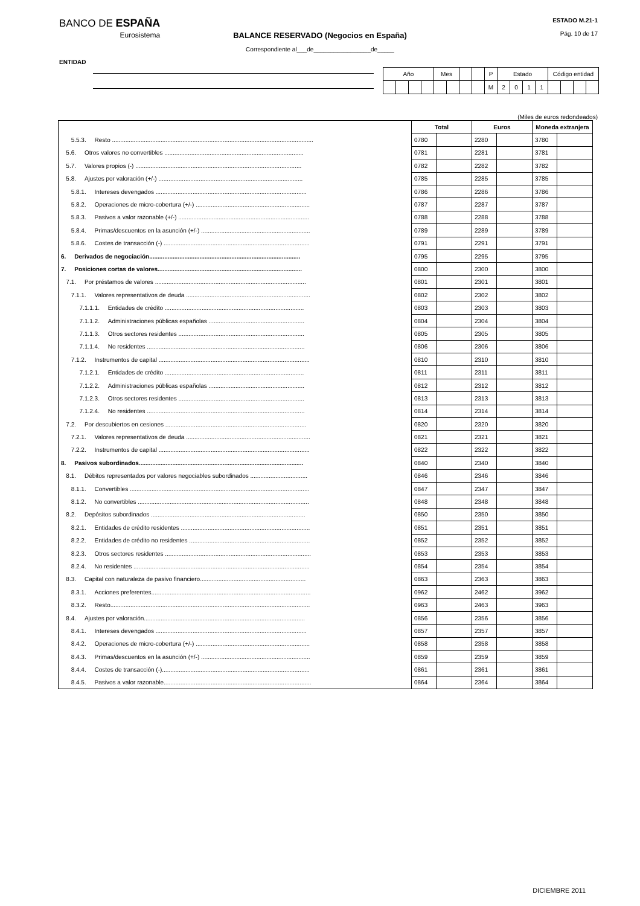BANCO DE ESPAÑA
Eurosistema
ESTADO M.21-1
Pág. 10 de 17
BALANCE RESERVADO (Negocios en España)
Correspondiente al___de_________________de_____
ENTIDAD
| Año | | | | Mes | | | | P | Estado | | | | Código entidad | | | |
| | | | | | | | | M | 2 | 0 | 1 | 1 | | | | |
(Miles de euros redondeados)
| | Total | | Euros | | Moneda extranjera | |
| --- | --- | --- | --- | --- | --- | --- |
| 5.5.3. Resto ........................................................................................................................ | 0780 | | 2280 | | 3780 | |
| 5.6. Otros valores no convertibles ................................................................................... | 0781 | | 2281 | | 3781 | |
| 5.7. Valores propios (-) ................................................................................................... | 0782 | | 2282 | | 3782 | |
| 5.8. Ajustes por valoración (+/-) ...................................................................................... | 0785 | | 2285 | | 3785 | |
| 5.8.1. Intereses devengados .......................................................................................... | 0786 | | 2286 | | 3786 | |
| 5.8.2. Operaciones de micro-cobertura (+/-) .................................................................... | 0787 | | 2287 | | 3787 | |
| 5.8.3. Pasivos a valor razonable (+/-) .............................................................................. | 0788 | | 2288 | | 3788 | |
| 5.8.4. Primas/descuentos en la asunción (+/-) ................................................................. | 0789 | | 2289 | | 3789 | |
| 5.8.6. Costes de transacción (-) ....................................................................................... | 0791 | | 2291 | | 3791 | |
| 6. Derivados de negociación.......................................................................................... | 0795 | | 2295 | | 3795 | |
| 7. Posiciones cortas de valores...................................................................................... | 0800 | | 2300 | | 3800 | |
| 7.1. Por préstamos de valores .......................................................................................... | 0801 | | 2301 | | 3801 | |
| 7.1.1. Valores representativos de deuda .......................................................................... | 0802 | | 2302 | | 3802 | |
| 7.1.1.1. Entidades de crédito ................................................................................... | 0803 | | 2303 | | 3803 | |
| 7.1.1.2. Administraciones públicas españolas ......................................................... | 0804 | | 2304 | | 3804 | |
| 7.1.1.3. Otros sectores residentes ........................................................................... | 0805 | | 2305 | | 3805 | |
| 7.1.1.4. No residentes .............................................................................................. | 0806 | | 2306 | | 3806 | |
| 7.1.2. Instrumentos de capital .......................................................................................... | 0810 | | 2310 | | 3810 | |
| 7.1.2.1. Entidades de crédito ................................................................................... | 0811 | | 2311 | | 3811 | |
| 7.1.2.2. Administraciones públicas españolas ......................................................... | 0812 | | 2312 | | 3812 | |
| 7.1.2.3. Otros sectores residentes ........................................................................... | 0813 | | 2313 | | 3813 | |
| 7.1.2.4. No residentes .............................................................................................. | 0814 | | 2314 | | 3814 | |
| 7.2. Por descubiertos en cesiones .................................................................................... | 0820 | | 2320 | | 3820 | |
| 7.2.1. Valores representativos de deuda .......................................................................... | 0821 | | 2321 | | 3821 | |
| 7.2.2. Instrumentos de capital .......................................................................................... | 0822 | | 2322 | | 3822 | |
| 8. Pasivos subordinados.................................................................................................. | 0840 | | 2340 | | 3840 | |
| 8.1. Débitos representados por valores negociables subordinados .................................. | 0846 | | 2346 | | 3846 | |
| 8.1.1. Convertibles ........................................................................................................... | 0847 | | 2347 | | 3847 | |
| 8.1.2. No convertibles ...................................................................................................... | 0848 | | 2348 | | 3848 | |
| 8.2. Depósitos subordinados ............................................................................................ | 0850 | | 2350 | | 3850 | |
| 8.2.1. Entidades de crédito residentes ............................................................................. | 0851 | | 2351 | | 3851 | |
| 8.2.2. Entidades de crédito no residentes ........................................................................ | 0852 | | 2352 | | 3852 | |
| 8.2.3. Otros sectores residentes ....................................................................................... | 0853 | | 2353 | | 3853 | |
| 8.2.4. No residentes ......................................................................................................... | 0854 | | 2354 | | 3854 | |
| 8.3. Capital con naturaleza de pasivo financiero............................................................... | 0863 | | 2363 | | 3863 | |
| 8.3.1. Acciones preferentes............................................................................................... | 0962 | | 2462 | | 3962 | |
| 8.3.2. Resto....................................................................................................................... | 0963 | | 2463 | | 3963 | |
| 8.4. Ajustes por valoración................................................................................................ | 0856 | | 2356 | | 3856 | |
| 8.4.1. Intereses devengados .......................................................................................... | 0857 | | 2357 | | 3857 | |
| 8.4.2. Operaciones de micro-cobertura (+/-) .................................................................... | 0858 | | 2358 | | 3858 | |
| 8.4.3. Primas/descuentos en la asunción (+/-) ................................................................. | 0859 | | 2359 | | 3859 | |
| 8.4.4. Costes de transacción (-)........................................................................................ | 0861 | | 2361 | | 3861 | |
| 8.4.5. Pasivos a valor razonable........................................................................................ | 0864 | | 2364 | | 3864 | |
DICIEMBRE 2011